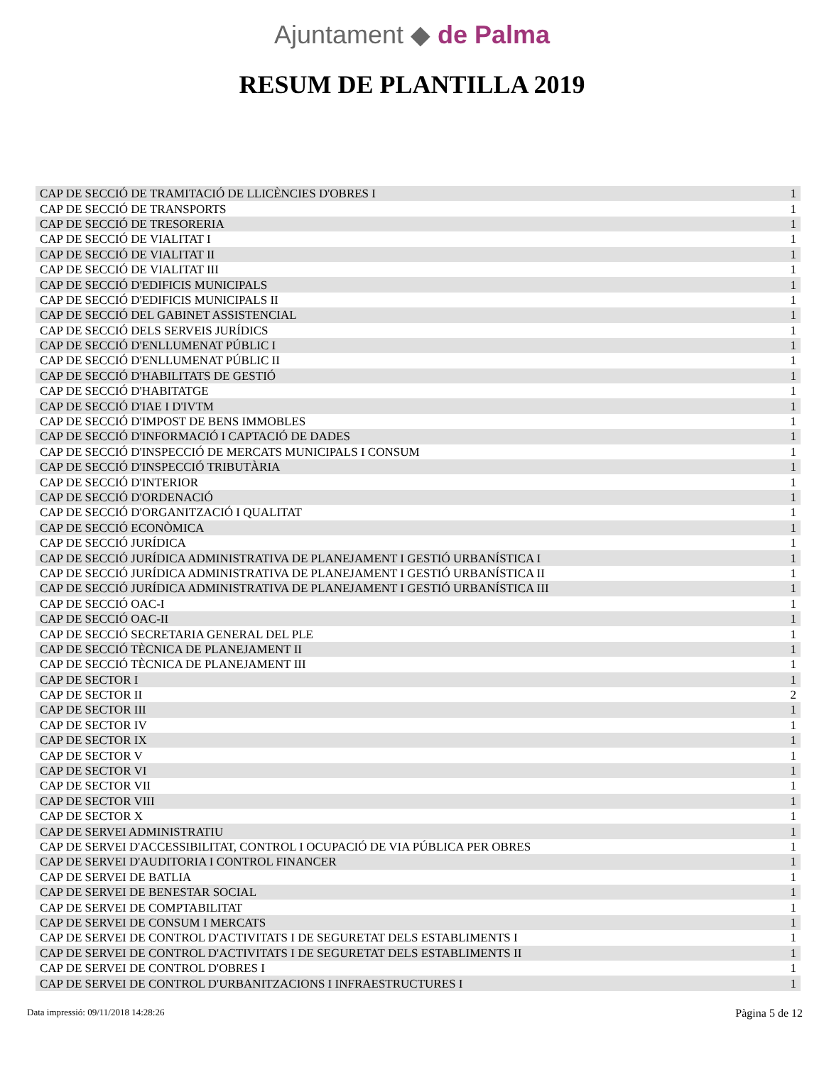Ajuntament ◆ de Palma
RESUM DE PLANTILLA 2019
| CAP DE SECCIÓ DE TRAMITACIÓ DE LLICÈNCIES D'OBRES I | 1 |
| CAP DE SECCIÓ DE TRANSPORTS | 1 |
| CAP DE SECCIÓ DE TRESORERIA | 1 |
| CAP DE SECCIÓ DE VIALITAT I | 1 |
| CAP DE SECCIÓ DE VIALITAT II | 1 |
| CAP DE SECCIÓ DE VIALITAT III | 1 |
| CAP DE SECCIÓ D'EDIFICIS MUNICIPALS | 1 |
| CAP DE SECCIÓ D'EDIFICIS MUNICIPALS II | 1 |
| CAP DE SECCIÓ DEL GABINET ASSISTENCIAL | 1 |
| CAP DE SECCIÓ DELS SERVEIS JURÍDICS | 1 |
| CAP DE SECCIÓ D'ENLLUMENAT PÚBLIC I | 1 |
| CAP DE SECCIÓ D'ENLLUMENAT PÚBLIC II | 1 |
| CAP DE SECCIÓ D'HABILITATS DE GESTIÓ | 1 |
| CAP DE SECCIÓ D'HABITATGE | 1 |
| CAP DE SECCIÓ D'IAE I D'IVTM | 1 |
| CAP DE SECCIÓ D'IMPOST DE BENS IMMOBLES | 1 |
| CAP DE SECCIÓ D'INFORMACIÓ I CAPTACIÓ DE DADES | 1 |
| CAP DE SECCIÓ D'INSPECCIÓ DE MERCATS MUNICIPALS I CONSUM | 1 |
| CAP DE SECCIÓ D'INSPECCIÓ TRIBUTÀRIA | 1 |
| CAP DE SECCIÓ D'INTERIOR | 1 |
| CAP DE SECCIÓ D'ORDENACIÓ | 1 |
| CAP DE SECCIÓ D'ORGANITZACIÓ I QUALITAT | 1 |
| CAP DE SECCIÓ ECONÒMICA | 1 |
| CAP DE SECCIÓ JURÍDICA | 1 |
| CAP DE SECCIÓ JURÍDICA ADMINISTRATIVA DE PLANEJAMENT I GESTIÓ URBANÍSTICA I | 1 |
| CAP DE SECCIÓ JURÍDICA ADMINISTRATIVA DE PLANEJAMENT I GESTIÓ URBANÍSTICA II | 1 |
| CAP DE SECCIÓ JURÍDICA ADMINISTRATIVA DE PLANEJAMENT I GESTIÓ URBANÍSTICA III | 1 |
| CAP DE SECCIÓ OAC-I | 1 |
| CAP DE SECCIÓ OAC-II | 1 |
| CAP DE SECCIÓ SECRETARIA GENERAL DEL PLE | 1 |
| CAP DE SECCIÓ TÈCNICA DE PLANEJAMENT II | 1 |
| CAP DE SECCIÓ TÈCNICA DE PLANEJAMENT III | 1 |
| CAP DE SECTOR I | 1 |
| CAP DE SECTOR II | 2 |
| CAP DE SECTOR III | 1 |
| CAP DE SECTOR IV | 1 |
| CAP DE SECTOR IX | 1 |
| CAP DE SECTOR V | 1 |
| CAP DE SECTOR VI | 1 |
| CAP DE SECTOR VII | 1 |
| CAP DE SECTOR VIII | 1 |
| CAP DE SECTOR X | 1 |
| CAP DE SERVEI ADMINISTRATIU | 1 |
| CAP DE SERVEI D'ACCESSIBILITAT, CONTROL I OCUPACIÓ DE VIA PÚBLICA PER OBRES | 1 |
| CAP DE SERVEI D'AUDITORIA I CONTROL FINANCER | 1 |
| CAP DE SERVEI DE BATLIA | 1 |
| CAP DE SERVEI DE BENESTAR SOCIAL | 1 |
| CAP DE SERVEI DE COMPTABILITAT | 1 |
| CAP DE SERVEI DE CONSUM I MERCATS | 1 |
| CAP DE SERVEI DE CONTROL D'ACTIVITATS I DE SEGURETAT DELS ESTABLIMENTS I | 1 |
| CAP DE SERVEI DE CONTROL D'ACTIVITATS I DE SEGURETAT DELS ESTABLIMENTS II | 1 |
| CAP DE SERVEI DE CONTROL D'OBRES I | 1 |
| CAP DE SERVEI DE CONTROL D'URBANITZACIONS I INFRAESTRUCTURES I | 1 |
Data impressió: 09/11/2018 14:28:26 Pàgina 5 de 12